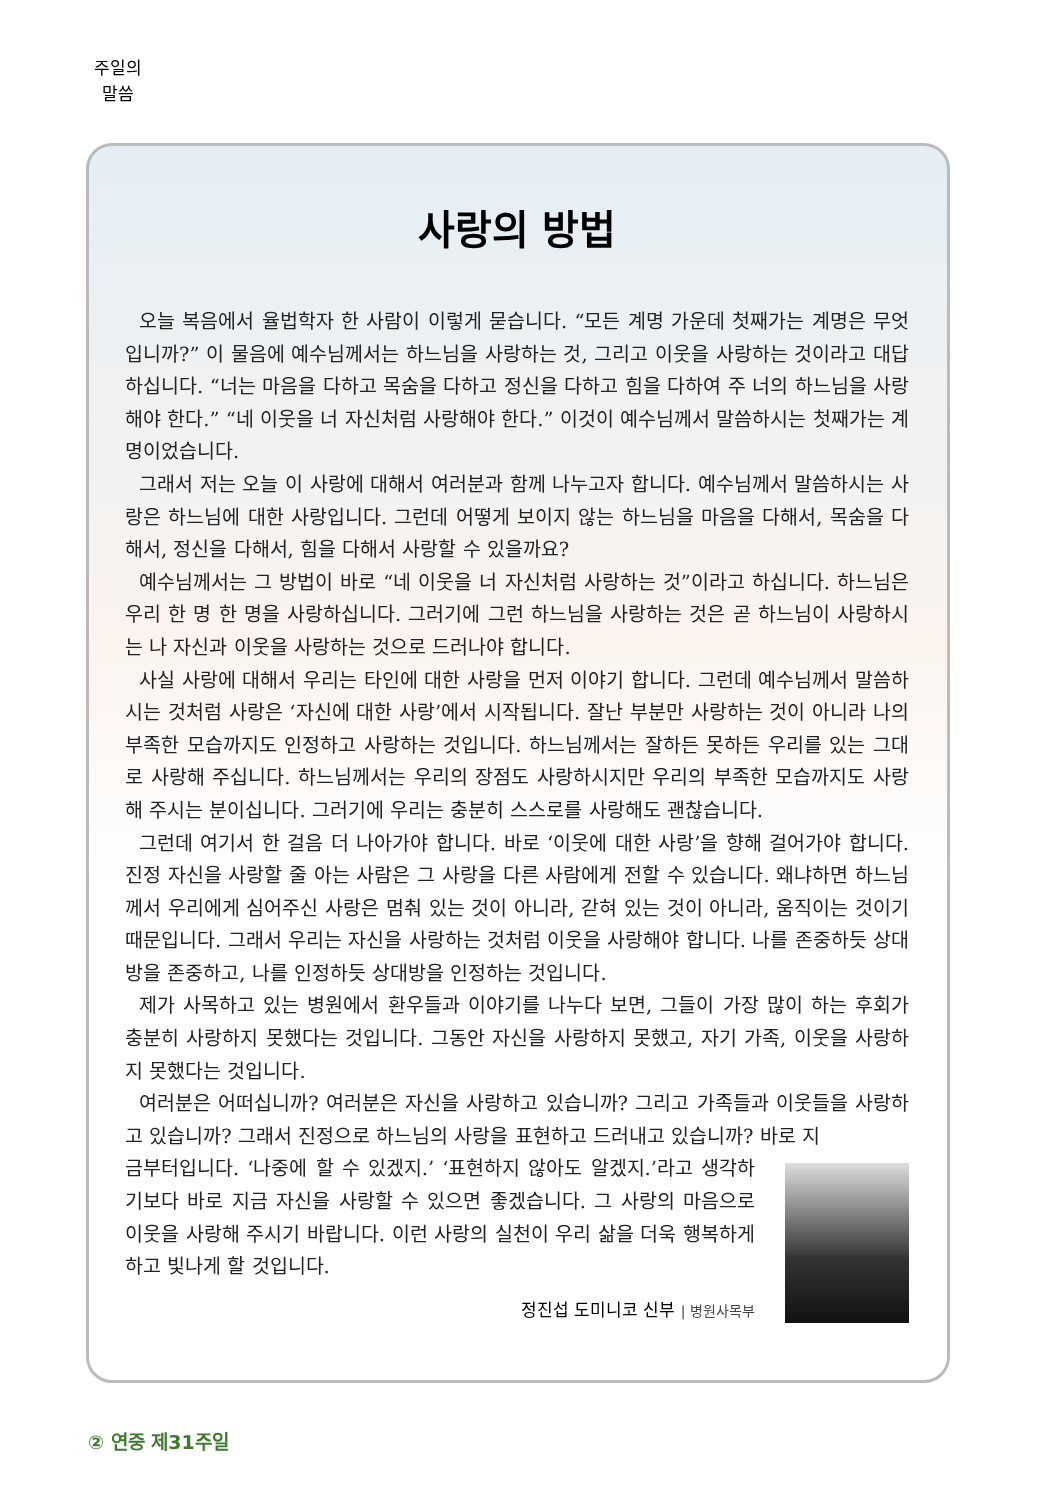주일의 말씀
사랑의 방법
오늘 복음에서 율법학자 한 사람이 이렇게 묻습니다. “모든 계명 가운데 첫째가는 계명은 무엇입니까?” 이 물음에 예수님께서는 하느님을 사랑하는 것, 그리고 이웃을 사랑하는 것이라고 대답하십니다. “너는 마음을 다하고 목숨을 다하고 정신을 다하고 힘을 다하여 주 너의 하느님을 사랑해야 한다.” “네 이웃을 너 자신처럼 사랑해야 한다.” 이것이 예수님께서 말씀하시는 첫째가는 계명이었습니다.
그래서 저는 오늘 이 사랑에 대해서 여러분과 함께 나누고자 합니다. 예수님께서 말씀하시는 사랑은 하느님에 대한 사랑입니다. 그런데 어떻게 보이지 않는 하느님을 마음을 다해서, 목숨을 다해서, 정신을 다해서, 힘을 다해서 사랑할 수 있을까요?
예수님께서는 그 방법이 바로 “네 이웃을 너 자신처럼 사랑하는 것”이라고 하십니다. 하느님은 우리 한 명 한 명을 사랑하십니다. 그러기에 그런 하느님을 사랑하는 것은 곧 하느님이 사랑하시는 나 자신과 이웃을 사랑하는 것으로 드러나야 합니다.
사실 사랑에 대해서 우리는 타인에 대한 사랑을 먼저 이야기 합니다. 그런데 예수님께서 말씀하시는 것처럼 사랑은 ‘자신에 대한 사랑’에서 시작됩니다. 잘난 부분만 사랑하는 것이 아니라 나의 부족한 모습까지도 인정하고 사랑하는 것입니다. 하느님께서는 잘하든 못하든 우리를 있는 그대로 사랑해 주십니다. 하느님께서는 우리의 장점도 사랑하시지만 우리의 부족한 모습까지도 사랑해 주시는 분이십니다. 그러기에 우리는 충분히 스스로를 사랑해도 괜찮습니다.
그런데 여기서 한 걸음 더 나아가야 합니다. 바로 ‘이웃에 대한 사랑’을 향해 걸어가야 합니다. 진정 자신을 사랑할 줄 아는 사람은 그 사랑을 다른 사람에게 전할 수 있습니다. 왜냐하면 하느님께서 우리에게 심어주신 사랑은 멈춰 있는 것이 아니라, 갇혀 있는 것이 아니라, 움직이는 것이기 때문입니다. 그래서 우리는 자신을 사랑하는 것처럼 이웃을 사랑해야 합니다. 나를 존중하듯 상대방을 존중하고, 나를 인정하듯 상대방을 인정하는 것입니다.
제가 사목하고 있는 병원에서 환우들과 이야기를 나누다 보면, 그들이 가장 많이 하는 후회가 충분히 사랑하지 못했다는 것입니다. 그동안 자신을 사랑하지 못했고, 자기 가족, 이웃을 사랑하지 못했다는 것입니다.
여러분은 어떠십니까? 여러분은 자신을 사랑하고 있습니까? 그리고 가족들과 이웃들을 사랑하고 있습니까? 그래서 진정으로 하느님의 사랑을 표현하고 드러내고 있습니까? 바로 지
금부터입니다. ‘나중에 할 수 있겠지.’ ‘표현하지 않아도 알겠지.’라고 생각하기보다 바로 지금 자신을 사랑할 수 있으면 좋겠습니다. 그 사랑의 마음으로 이웃을 사랑해 주시기 바랍니다. 이런 사랑의 실천이 우리 삶을 더욱 행복하게 하고 빛나게 할 것입니다.
정진섭 도미니코 신부 | 병원사목부
② 연중 제31주일